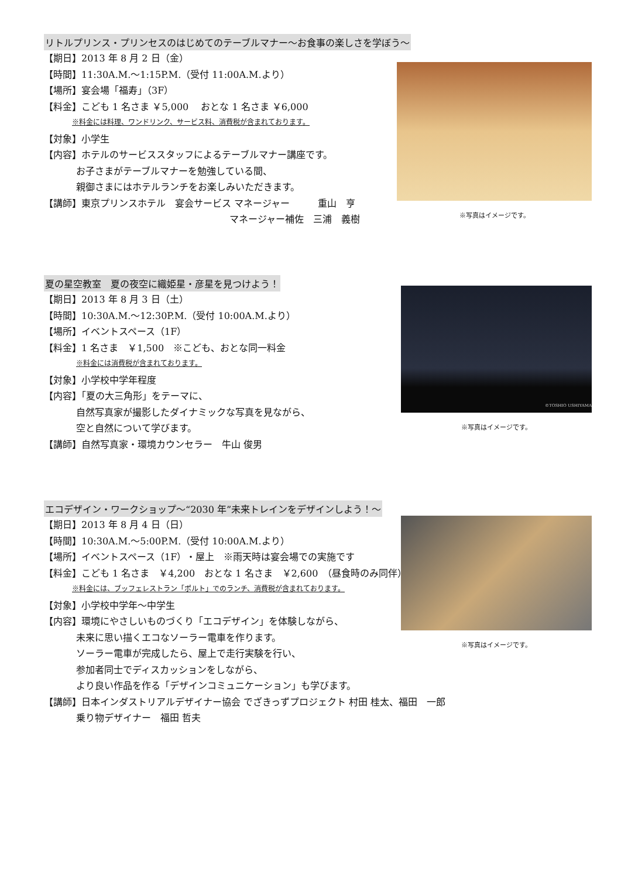リトルプリンス・プリンセスのはじめてのテーブルマナー～お食事の楽しさを学ぼう～
【期日】2013 年 8 月 2 日（金）
【時間】11:30A.M.～1:15P.M.（受付 11:00A.M.より）
【場所】宴会場「福寿」（3F）
【料金】こども 1 名さま ￥5,000　 おとな 1 名さま ￥6,000
※料金には料理、ワンドリンク、サービス料、消費税が含まれております。
【対象】小学生
【内容】ホテルのサービススタッフによるテーブルマナー講座です。
お子さまがテーブルマナーを勉強している間、
親御さまにはホテルランチをお楽しみいただきます。
【講師】東京プリンスホテル　宴会サービス マネージャー　　　重山　亨
マネージャー補佐　三浦　義樹
※写真はイメージです。
夏の星空教室　夏の夜空に織姫星・彦星を見つけよう！
【期日】2013 年 8 月 3 日（土）
【時間】10:30A.M.～12:30P.M.（受付 10:00A.M.より）
【場所】イベントスペース（1F）
【料金】1 名さま　￥1,500　※こども、おとな同一料金
※料金には消費税が含まれております。
【対象】小学校中学年程度
【内容】「夏の大三角形」をテーマに、
自然写真家が撮影したダイナミックな写真を見ながら、
空と自然について学びます。
【講師】自然写真家・環境カウンセラー　牛山 俊男
©TOSHIO USHIYAMA
※写真はイメージです。
エコデザイン・ワークショップ～“2030 年”未来トレインをデザインしよう！～
【期日】2013 年 8 月 4 日（日）
【時間】10:30A.M.～5:00P.M.（受付 10:00A.M.より）
【場所】イベントスペース（1F）・屋上　※雨天時は宴会場での実施です
【料金】こども 1 名さま　￥4,200　おとな 1 名さま　￥2,600　（昼食時のみ同伴）
※料金には、ブッフェレストラン「ポルト」でのランチ、消費税が含まれております。
【対象】小学校中学年～中学生
【内容】環境にやさしいものづくり「エコデザイン」を体験しながら、
未来に思い描くエコなソーラー電車を作ります。
ソーラー電車が完成したら、屋上で走行実験を行い、
参加者同士でディスカッションをしながら、
より良い作品を作る「デザインコミュニケーション」も学びます。
【講師】日本インダストリアルデザイナー協会 でざきっずプロジェクト 村田 桂太、福田　一郎
乗り物デザイナー　福田 哲夫
※写真はイメージです。